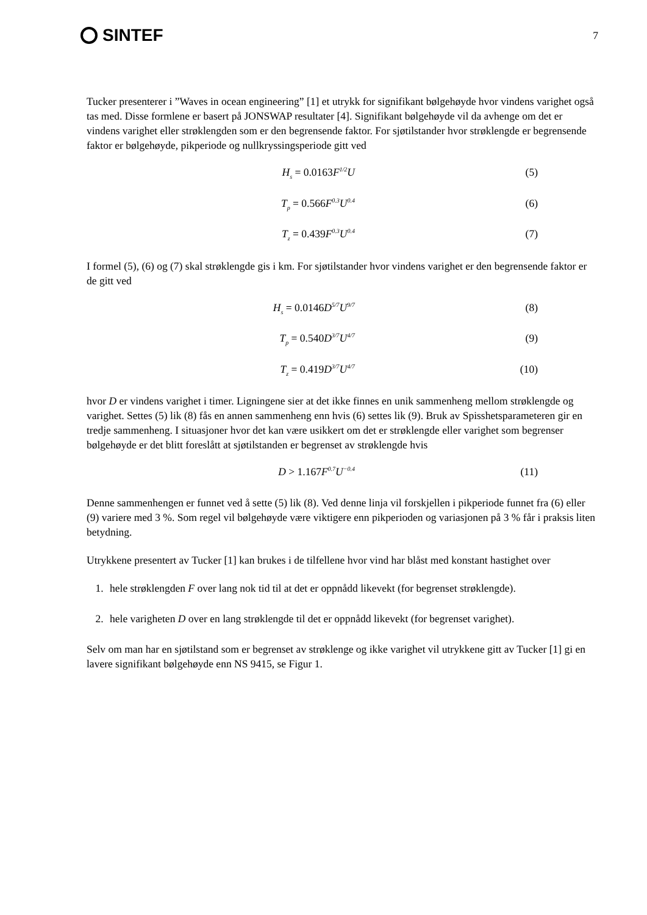SINTEF
7
Tucker presenterer i ”Waves in ocean engineering” [1] et utrykk for signifikant bølgehøyde hvor vindens varighet også tas med. Disse formlene er basert på JONSWAP resultater [4]. Signifikant bølgehøyde vil da avhenge om det er vindens varighet eller strøklengden som er den begrensende faktor. For sjøtilstander hvor strøklengde er begrensende faktor er bølgehøyde, pikperiode og nullkryssingsperiode gitt ved
H<sub>s</sub> = 0.0163 F<sup>1/2</sup>U (5)
T<sub>p</sub> = 0.566 F<sup>0.3</sup>U<sup>0.4</sup>
(6)
T<sub>z</sub> = 0.439 F<sup>0.3</sup>U<sup>0.4</sup>
(7)
I formel (5), (6) og (7) skal strøklengde gis i km. For sjøtilstander hvor vindens varighet er den begrensende faktor er de gitt ved
H<sub>s</sub> = 0.0146 D<sup>5/7</sup>U<sup>9/7</sup>
(8)
T<sub>p</sub> = 0.540 D<sup>3/7</sup>U<sup>4/7</sup>
(9)
T<sub>z</sub> = 0.419 D<sup>3/7</sup>U<sup>4/7</sup>
(10)
hvor D er vindens varighet i timer. Ligningene sier at det ikke finnes en unik sammenheng mellom strøklengde og varighet. Settes (5) lik (8) fås en annen sammenheng enn hvis (6) settes lik (9). Bruk av Spisshetsparameteren gir en tredje sammenheng. I situasjoner hvor det kan være usikkert om det er strøklengde eller varighet som begrenser bølgehøyde er det blitt foreslått at sjøtilstanden er begrenset av strøklengde hvis
D > 1.167 F<sup>0.7</sup>U<sup>−0.4</sup>
(11)
Denne sammenhengen er funnet ved å sette (5) lik (8). Ved denne linja vil forskjellen i pikperiode funnet fra (6) eller (9) variere med 3 %. Som regel vil bølgehøyde være viktigere enn pikperioden og variasjonen på 3 % får i praksis liten betydning.
Utrykkene presentert av Tucker [1] kan brukes i de tilfellene hvor vind har blåst med konstant hastighet over
1. hele strøklengden F over lang nok tid til at det er oppnådd likevekt (for begrenset strøklengde).
2. hele varigheten D over en lang strøklengde til det er oppnådd likevekt (for begrenset varighet).
Selv om man har en sjøtilstand som er begrenset av strøklenge og ikke varighet vil utrykkene gitt av Tucker [1] gi en lavere signifikant bølgehøyde enn NS 9415, se Figur 1.